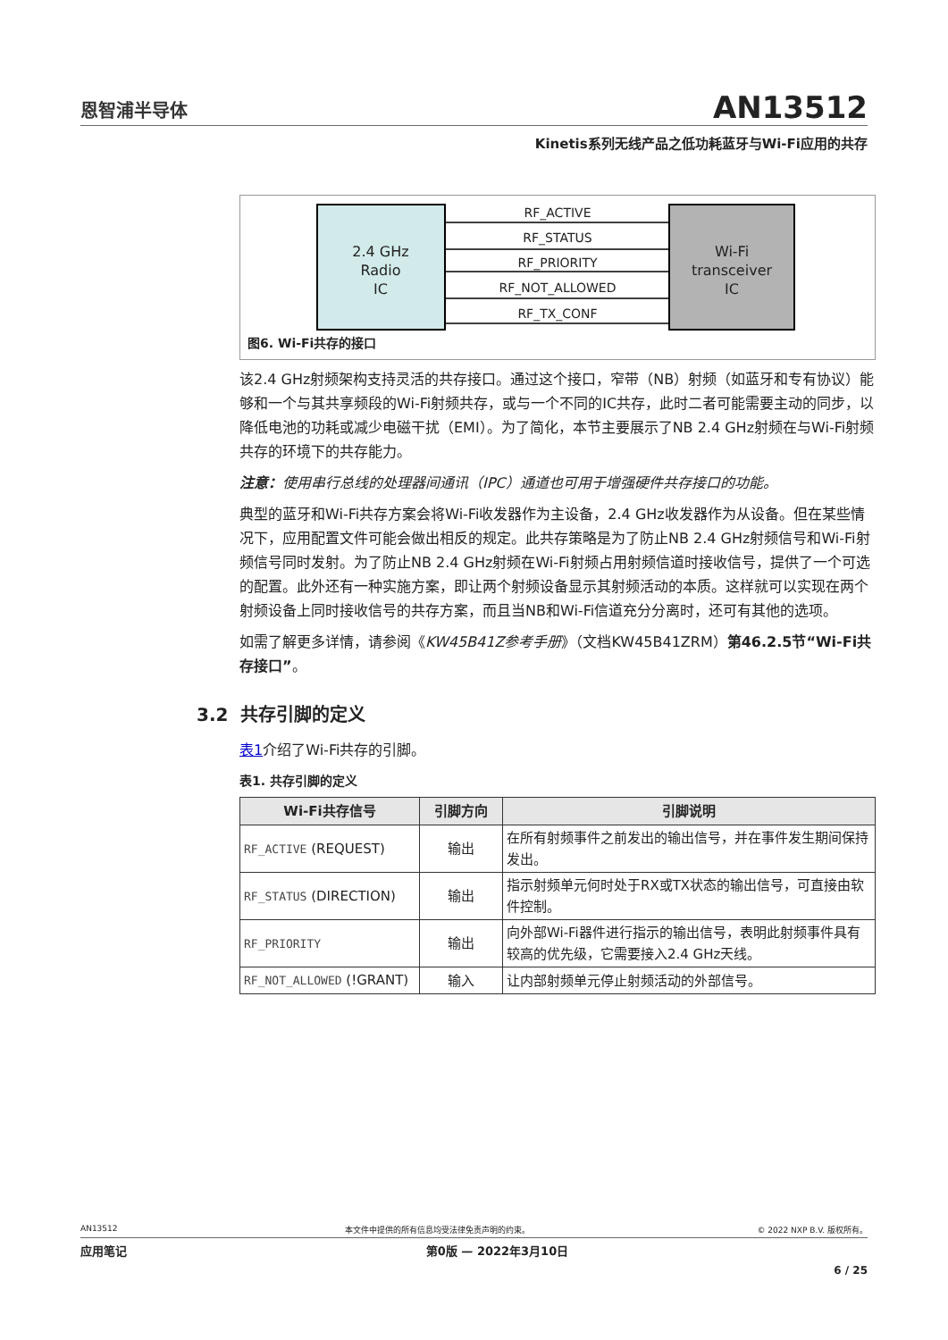恩智浦半导体
AN13512
Kinetis系列无线产品之低功耗蓝牙与Wi-Fi应用的共存
RF_ACTIVE
RF_STATUS
RF_PRIORITY
RF_NOT_ALLOWED
RF_TX_CONF
2.4 GHz
Radio
IC
Wi-Fi
transceiver
IC
图6. Wi-Fi共存的接口
该2.4 GHz射频架构支持灵活的共存接口。通过这个接口，窄带（NB）射频（如蓝牙和专有协议）能够和一个与其共享频段的Wi-Fi射频共存，或与一个不同的IC共存，此时二者可能需要主动的同步，以降低电池的功耗或减少电磁干扰（EMI）。为了简化，本节主要展示了NB 2.4 GHz射频在与Wi-Fi射频共存的环境下的共存能力。
注意：使用串行总线的处理器间通讯（IPC）通道也可用于增强硬件共存接口的功能。
典型的蓝牙和Wi-Fi共存方案会将Wi-Fi收发器作为主设备，2.4 GHz收发器作为从设备。但在某些情况下，应用配置文件可能会做出相反的规定。此共存策略是为了防止NB 2.4 GHz射频信号和Wi-Fi射频信号同时发射。为了防止NB 2.4 GHz射频在Wi-Fi射频占用射频信道时接收信号，提供了一个可选的配置。此外还有一种实施方案，即让两个射频设备显示其射频活动的本质。这样就可以实现在两个射频设备上同时接收信号的共存方案，而且当NB和Wi-Fi信道充分分离时，还可有其他的选项。
如需了解更多详情，请参阅《KW45B41Z参考手册》（文档KW45B41ZRM）第46.2.5节“Wi-Fi共存接口”。
3.2 共存引脚的定义
表1介绍了Wi-Fi共存的引脚。
表1. 共存引脚的定义
| Wi-Fi共存信号 | 引脚方向 | 引脚说明 |
| --- | --- | --- |
| RF_ACTIVE (REQUEST) | 输出 | 在所有射频事件之前发出的输出信号，并在事件发生期间保持发出。 |
| RF_STATUS (DIRECTION) | 输出 | 指示射频单元何时处于RX或TX状态的输出信号，可直接由软件控制。 |
| RF_PRIORITY | 输出 | 向外部Wi-Fi器件进行指示的输出信号，表明此射频事件具有较高的优先级，它需要接入2.4 GHz天线。 |
| RF_NOT_ALLOWED (!GRANT) | 输入 | 让内部射频单元停止射频活动的外部信号。 |
AN13512 本文件中提供的所有信息均受法律免责声明的约束。 © 2022 NXP B.V. 版权所有。
应用笔记 第0版 — 2022年3月10日
6 / 25